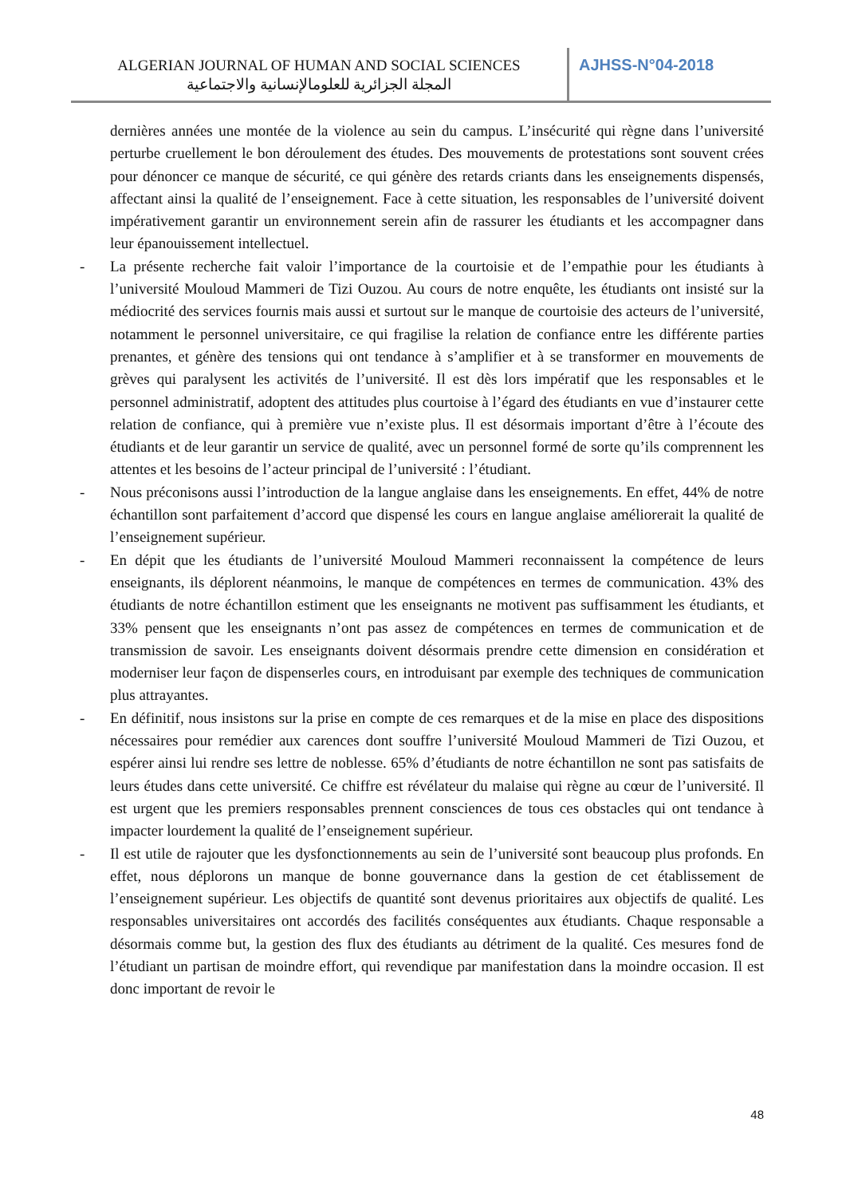ALGERIAN JOURNAL OF HUMAN AND SOCIAL SCIENCES
المجلة الجزائرية للعلومالإنسانية والاجتماعية
AJHSS-N°04-2018
dernières années une montée de la violence au sein du campus. L’insécurité qui règne dans l’université perturbe cruellement le bon déroulement des études. Des mouvements de protestations sont souvent crées pour dénoncer ce manque de sécurité, ce qui génère des retards criants dans les enseignements dispensés, affectant ainsi la qualité de l’enseignement. Face à cette situation, les responsables de l’université doivent impérativement garantir un environnement serein afin de rassurer les étudiants et les accompagner dans leur épanouissement intellectuel.
- La présente recherche fait valoir l’importance de la courtoisie et de l’empathie pour les étudiants à l’université Mouloud Mammeri de Tizi Ouzou. Au cours de notre enquête, les étudiants ont insisté sur la médiocrité des services fournis mais aussi et surtout sur le manque de courtoisie des acteurs de l’université, notamment le personnel universitaire, ce qui fragilise la relation de confiance entre les différente parties prenantes, et génère des tensions qui ont tendance à s’amplifier et à se transformer en mouvements de grèves qui paralysent les activités de l’université. Il est dès lors impératif que les responsables et le personnel administratif, adoptent des attitudes plus courtoise à l’égard des étudiants en vue d’instaurer cette relation de confiance, qui à première vue n’existe plus. Il est désormais important d’être à l’écoute des étudiants et de leur garantir un service de qualité, avec un personnel formé de sorte qu’ils comprennent les attentes et les besoins de l’acteur principal de l’université : l’étudiant.
- Nous préconisons aussi l’introduction de la langue anglaise dans les enseignements. En effet, 44% de notre échantillon sont parfaitement d’accord que dispensé les cours en langue anglaise améliorerait la qualité de l’enseignement supérieur.
- En dépit que les étudiants de l’université Mouloud Mammeri reconnaissent la compétence de leurs enseignants, ils déplorent néanmoins, le manque de compétences en termes de communication. 43% des étudiants de notre échantillon estiment que les enseignants ne motivent pas suffisamment les étudiants, et 33% pensent que les enseignants n’ont pas assez de compétences en termes de communication et de transmission de savoir. Les enseignants doivent désormais prendre cette dimension en considération et moderniser leur façon de dispenserles cours, en introduisant par exemple des techniques de communication plus attrayantes.
- En définitif, nous insistons sur la prise en compte de ces remarques et de la mise en place des dispositions nécessaires pour remédier aux carences dont souffre l’université Mouloud Mammeri de Tizi Ouzou, et espérer ainsi lui rendre ses lettre de noblesse. 65% d’étudiants de notre échantillon ne sont pas satisfaits de leurs études dans cette université. Ce chiffre est révélateur du malaise qui règne au cœur de l’université. Il est urgent que les premiers responsables prennent consciences de tous ces obstacles qui ont tendance à impacter lourdement la qualité de l’enseignement supérieur.
- Il est utile de rajouter que les dysfonctionnements au sein de l’université sont beaucoup plus profonds. En effet, nous déplorons un manque de bonne gouvernance dans la gestion de cet établissement de l’enseignement supérieur. Les objectifs de quantité sont devenus prioritaires aux objectifs de qualité. Les responsables universitaires ont accordés des facilités conséquentes aux étudiants. Chaque responsable a désormais comme but, la gestion des flux des étudiants au détriment de la qualité. Ces mesures fond de l’étudiant un partisan de moindre effort, qui revendique par manifestation dans la moindre occasion. Il est donc important de revoir le
48